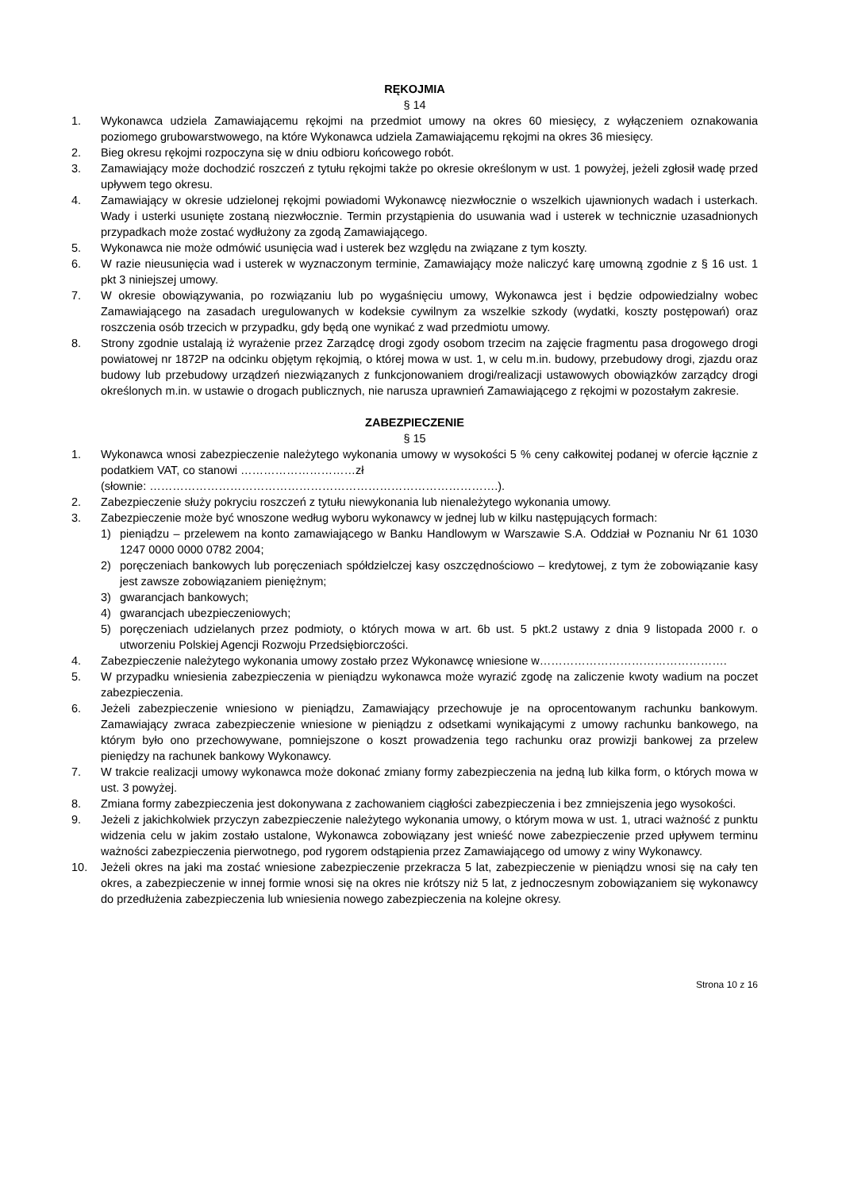RĘKOJMIA
§ 14
1. Wykonawca udziela Zamawiającemu rękojmi na przedmiot umowy na okres 60 miesięcy, z wyłączeniem oznakowania poziomego grubowarstwowego, na które Wykonawca udziela Zamawiającemu rękojmi na okres 36 miesięcy.
2. Bieg okresu rękojmi rozpoczyna się w dniu odbioru końcowego robót.
3. Zamawiający może dochodzić roszczeń z tytułu rękojmi także po okresie określonym w ust. 1 powyżej, jeżeli zgłosił wadę przed upływem tego okresu.
4. Zamawiający w okresie udzielonej rękojmi powiadomi Wykonawcę niezwłocznie o wszelkich ujawnionych wadach i usterkach. Wady i usterki usunięte zostaną niezwłocznie. Termin przystąpienia do usuwania wad i usterek w technicznie uzasadnionych przypadkach może zostać wydłużony za zgodą Zamawiającego.
5. Wykonawca nie może odmówić usunięcia wad i usterek bez względu na związane z tym koszty.
6. W razie nieusunięcia wad i usterek w wyznaczonym terminie, Zamawiający może naliczyć karę umowną zgodnie z § 16 ust. 1 pkt 3 niniejszej umowy.
7. W okresie obowiązywania, po rozwiązaniu lub po wygaśnięciu umowy, Wykonawca jest i będzie odpowiedzialny wobec Zamawiającego na zasadach uregulowanych w kodeksie cywilnym za wszelkie szkody (wydatki, koszty postępowań) oraz roszczenia osób trzecich w przypadku, gdy będą one wynikać z wad przedmiotu umowy.
8. Strony zgodnie ustalają iż wyrażenie przez Zarządcę drogi zgody osobom trzecim na zajęcie fragmentu pasa drogowego drogi powiatowej nr 1872P na odcinku objętym rękojmią, o której mowa w ust. 1, w celu m.in. budowy, przebudowy drogi, zjazdu oraz budowy lub przebudowy urządzeń niezwiązanych z funkcjonowaniem drogi/realizacji ustawowych obowiązków zarządcy drogi określonych m.in. w ustawie o drogach publicznych, nie narusza uprawnień Zamawiającego z rękojmi w pozostałym zakresie.
ZABEZPIECZENIE
§ 15
1. Wykonawca wnosi zabezpieczenie należytego wykonania umowy w wysokości 5 % ceny całkowitej podanej w ofercie łącznie z podatkiem VAT, co stanowi …………………………zł
(słownie: ……………………………………………………………………………….).
2. Zabezpieczenie służy pokryciu roszczeń z tytułu niewykonania lub nienależytego wykonania umowy.
3. Zabezpieczenie może być wnoszone według wyboru wykonawcy w jednej lub w kilku następujących formach:
1) pieniądzu – przelewem na konto zamawiającego w Banku Handlowym w Warszawie S.A. Oddział w Poznaniu Nr 61 1030 1247 0000 0000 0782 2004;
2) poręczeniach bankowych lub poręczeniach spółdzielczej kasy oszczędnościowo – kredytowej, z tym że zobowiązanie kasy jest zawsze zobowiązaniem pieniężnym;
3) gwarancjach bankowych;
4) gwarancjach ubezpieczeniowych;
5) poręczeniach udzielanych przez podmioty, o których mowa w art. 6b ust. 5 pkt.2 ustawy z dnia 9 listopada 2000 r. o utworzeniu Polskiej Agencji Rozwoju Przedsiębiorczości.
4. Zabezpieczenie należytego wykonania umowy zostało przez Wykonawcę wniesione w………………………………………….
5. W przypadku wniesienia zabezpieczenia w pieniądzu wykonawca może wyrazić zgodę na zaliczenie kwoty wadium na poczet zabezpieczenia.
6. Jeżeli zabezpieczenie wniesiono w pieniądzu, Zamawiający przechowuje je na oprocentowanym rachunku bankowym. Zamawiający zwraca zabezpieczenie wniesione w pieniądzu z odsetkami wynikającymi z umowy rachunku bankowego, na którym było ono przechowywane, pomniejszone o koszt prowadzenia tego rachunku oraz prowizji bankowej za przelew pieniędzy na rachunek bankowy Wykonawcy.
7. W trakcie realizacji umowy wykonawca może dokonać zmiany formy zabezpieczenia na jedną lub kilka form, o których mowa w ust. 3 powyżej.
8. Zmiana formy zabezpieczenia jest dokonywana z zachowaniem ciągłości zabezpieczenia i bez zmniejszenia jego wysokości.
9. Jeżeli z jakichkolwiek przyczyn zabezpieczenie należytego wykonania umowy, o którym mowa w ust. 1, utraci ważność z punktu widzenia celu w jakim zostało ustalone, Wykonawca zobowiązany jest wnieść nowe zabezpieczenie przed upływem terminu ważności zabezpieczenia pierwotnego, pod rygorem odstąpienia przez Zamawiającego od umowy z winy Wykonawcy.
10. Jeżeli okres na jaki ma zostać wniesione zabezpieczenie przekracza 5 lat, zabezpieczenie w pieniądzu wnosi się na cały ten okres, a zabezpieczenie w innej formie wnosi się na okres nie krótszy niż 5 lat, z jednoczesnym zobowiązaniem się wykonawcy do przedłużenia zabezpieczenia lub wniesienia nowego zabezpieczenia na kolejne okresy.
Strona 10 z 16